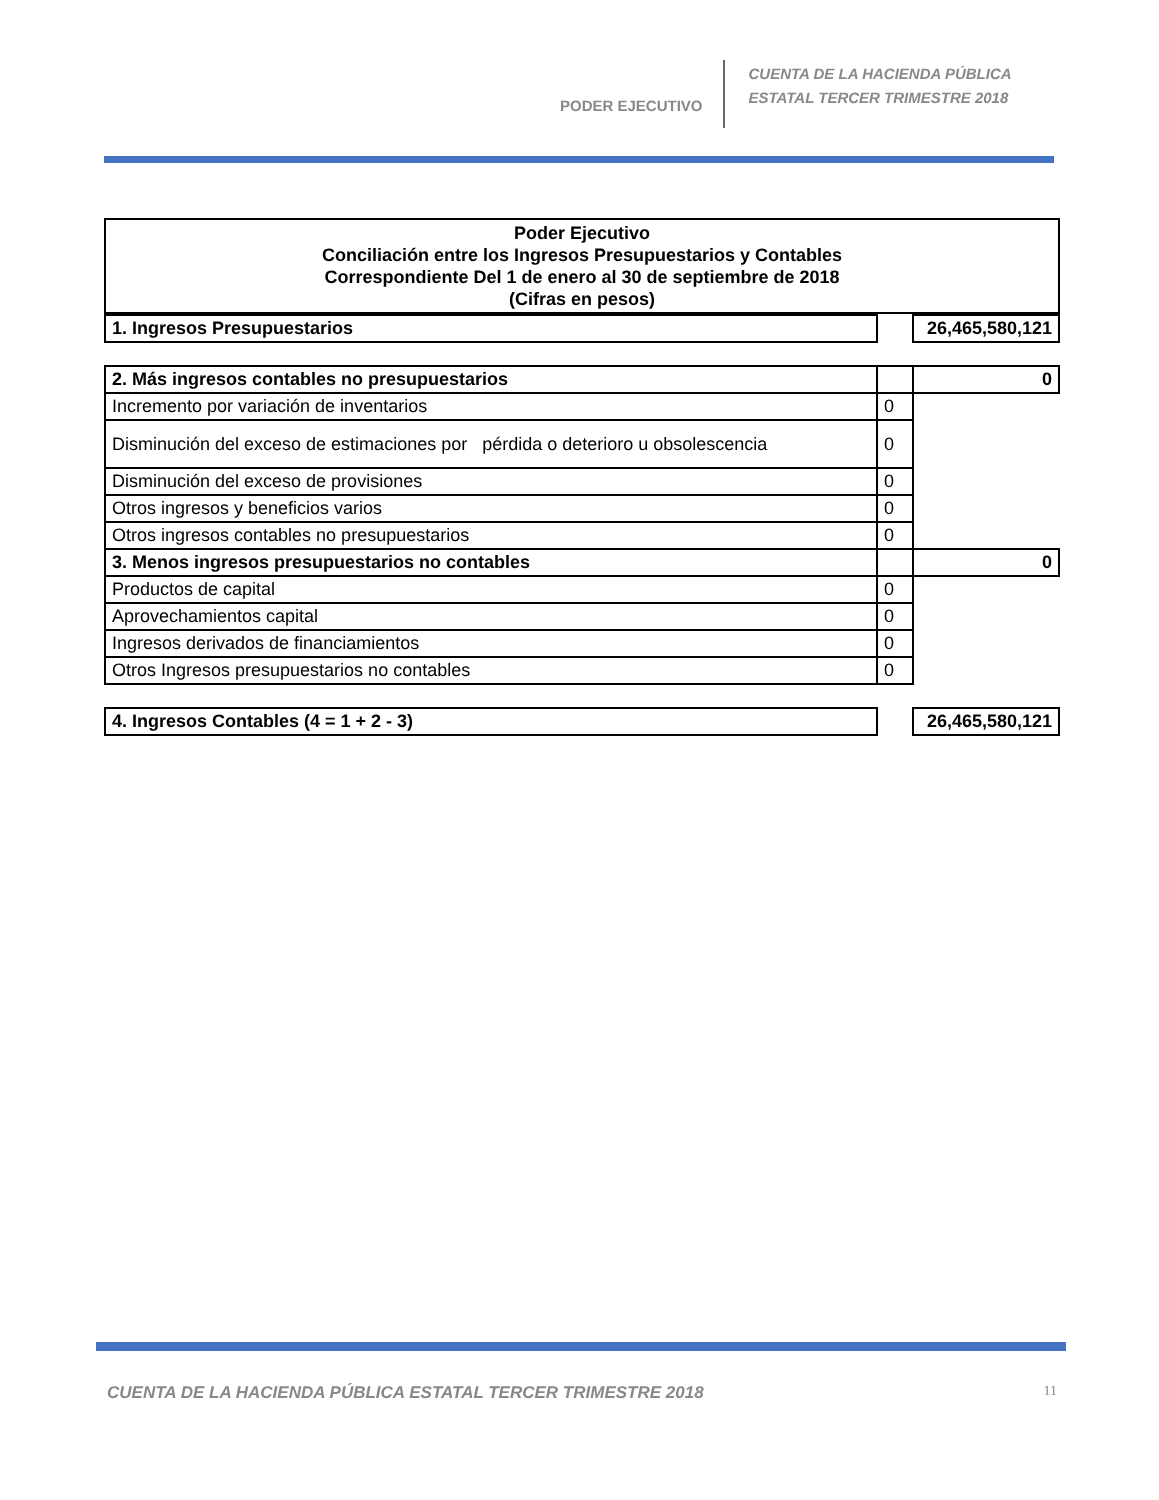PODER EJECUTIVO
CUENTA DE LA HACIENDA PÚBLICA
ESTATAL TERCER TRIMESTRE 2018
Poder Ejecutivo
Conciliación entre los Ingresos Presupuestarios y Contables
Correspondiente Del 1 de enero al 30 de septiembre de 2018
(Cifras en pesos)
| 1. Ingresos Presupuestarios | | 26,465,580,121 |
| 2. Más ingresos contables no presupuestarios | | 0 |
| Incremento por variación de inventarios | 0 | |
| Disminución del exceso de estimaciones por pérdida o deterioro u obsolescencia | 0 | |
| Disminución del exceso de provisiones | 0 | |
| Otros ingresos y beneficios varios | 0 | |
| Otros ingresos contables no presupuestarios | 0 | |
| 3. Menos ingresos presupuestarios no contables | | 0 |
| Productos de capital | 0 | |
| Aprovechamientos capital | 0 | |
| Ingresos derivados de financiamientos | 0 | |
| Otros Ingresos presupuestarios no contables | 0 | |
| 4. Ingresos Contables (4 = 1 + 2 - 3) | | 26,465,580,121 |
CUENTA DE LA HACIENDA PÚBLICA ESTATAL TERCER TRIMESTRE 2018 11